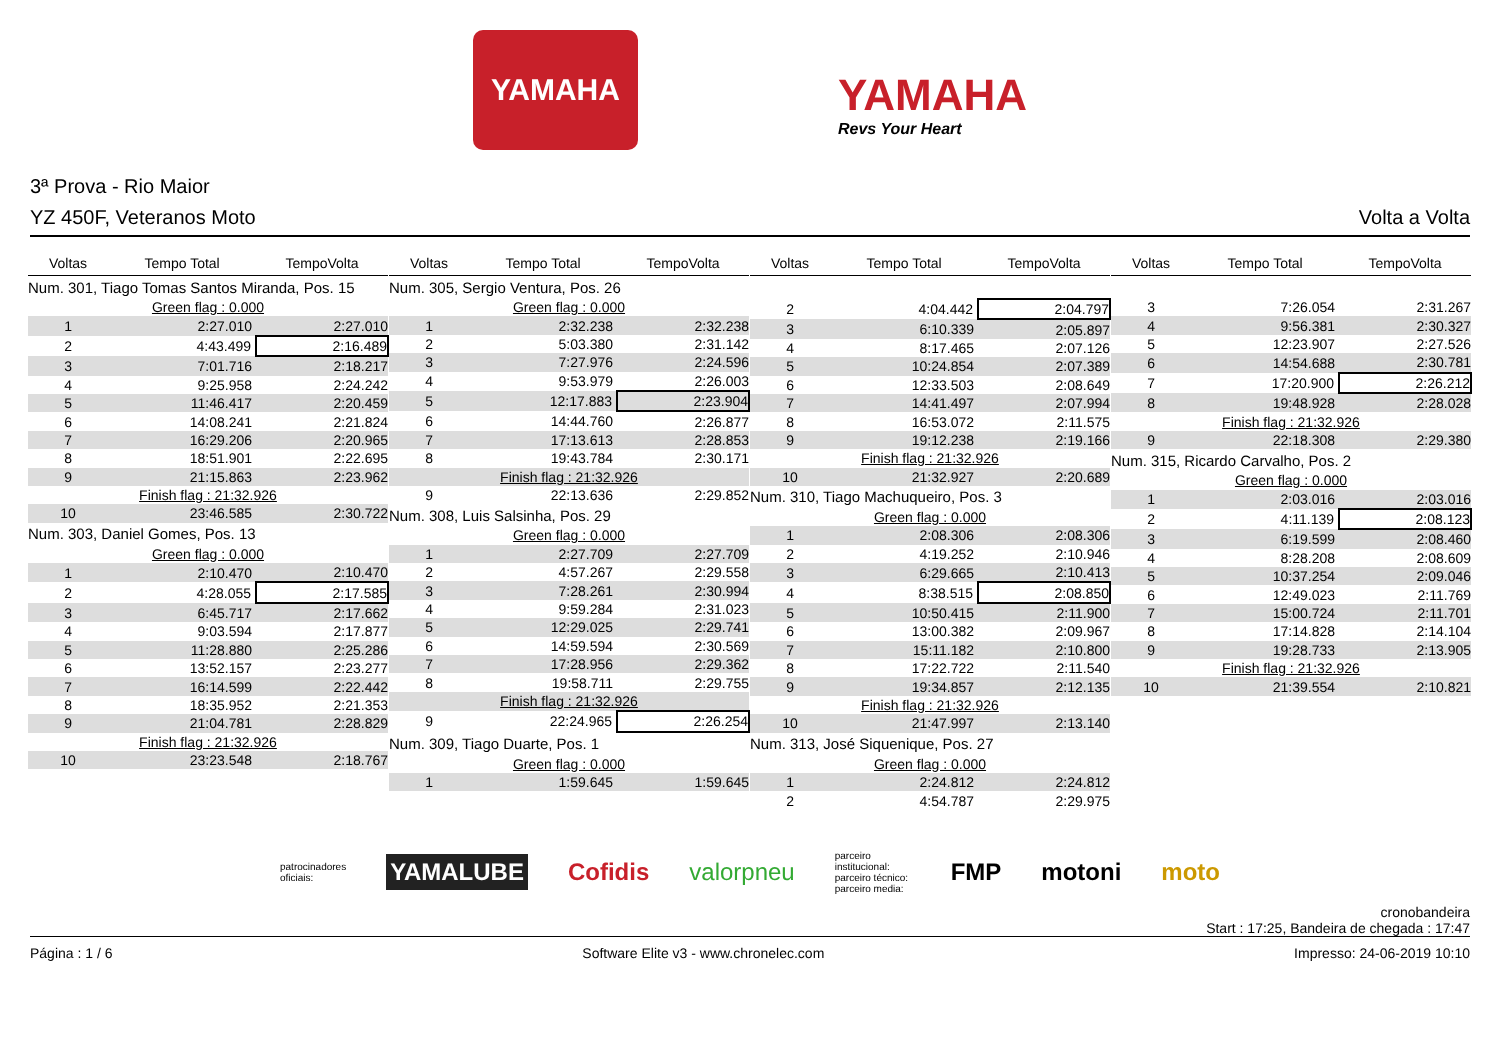YAMAHA
YAMAHA
Revs Your Heart
3ª Prova - Rio Maior
YZ 450F, Veteranos Moto Volta a Volta
| Voltas | Tempo Total | TempoVolta |
| --- | --- | --- |
| Num. 301, Tiago Tomas Santos Miranda, Pos. 15 | | |
| Green flag : 0.000 | | |
| 1 | 2:27.010 | 2:27.010 |
| 2 | 4:43.499 | 2:16.489 |
| 3 | 7:01.716 | 2:18.217 |
| 4 | 9:25.958 | 2:24.242 |
| 5 | 11:46.417 | 2:20.459 |
| 6 | 14:08.241 | 2:21.824 |
| 7 | 16:29.206 | 2:20.965 |
| 8 | 18:51.901 | 2:22.695 |
| 9 | 21:15.863 | 2:23.962 |
| Finish flag : 21:32.926 | | |
| 10 | 23:46.585 | 2:30.722 |
| Num. 303, Daniel Gomes, Pos. 13 | | |
| Green flag : 0.000 | | |
| 1 | 2:10.470 | 2:10.470 |
| 2 | 4:28.055 | 2:17.585 |
| 3 | 6:45.717 | 2:17.662 |
| 4 | 9:03.594 | 2:17.877 |
| 5 | 11:28.880 | 2:25.286 |
| 6 | 13:52.157 | 2:23.277 |
| 7 | 16:14.599 | 2:22.442 |
| 8 | 18:35.952 | 2:21.353 |
| 9 | 21:04.781 | 2:28.829 |
| Finish flag : 21:32.926 | | |
| 10 | 23:23.548 | 2:18.767 |
| Voltas | Tempo Total | TempoVolta |
| --- | --- | --- |
| Num. 305, Sergio Ventura, Pos. 26 | | |
| Green flag : 0.000 | | |
| 1 | 2:32.238 | 2:32.238 |
| 2 | 5:03.380 | 2:31.142 |
| 3 | 7:27.976 | 2:24.596 |
| 4 | 9:53.979 | 2:26.003 |
| 5 | 12:17.883 | 2:23.904 |
| 6 | 14:44.760 | 2:26.877 |
| 7 | 17:13.613 | 2:28.853 |
| 8 | 19:43.784 | 2:30.171 |
| Finish flag : 21:32.926 | | |
| 9 | 22:13.636 | 2:29.852 |
| Num. 308, Luis Salsinha, Pos. 29 | | |
| Green flag : 0.000 | | |
| 1 | 2:27.709 | 2:27.709 |
| 2 | 4:57.267 | 2:29.558 |
| 3 | 7:28.261 | 2:30.994 |
| 4 | 9:59.284 | 2:31.023 |
| 5 | 12:29.025 | 2:29.741 |
| 6 | 14:59.594 | 2:30.569 |
| 7 | 17:28.956 | 2:29.362 |
| 8 | 19:58.711 | 2:29.755 |
| Finish flag : 21:32.926 | | |
| 9 | 22:24.965 | 2:26.254 |
| Num. 309, Tiago Duarte, Pos. 1 | | |
| Green flag : 0.000 | | |
| 1 | 1:59.645 | 1:59.645 |
| Voltas | Tempo Total | TempoVolta |
| --- | --- | --- |
| 2 | 4:04.442 | 2:04.797 |
| 3 | 6:10.339 | 2:05.897 |
| 4 | 8:17.465 | 2:07.126 |
| 5 | 10:24.854 | 2:07.389 |
| 6 | 12:33.503 | 2:08.649 |
| 7 | 14:41.497 | 2:07.994 |
| 8 | 16:53.072 | 2:11.575 |
| 9 | 19:12.238 | 2:19.166 |
| Finish flag : 21:32.926 | | |
| 10 | 21:32.927 | 2:20.689 |
| Num. 310, Tiago Machuqueiro, Pos. 3 | | |
| Green flag : 0.000 | | |
| 1 | 2:08.306 | 2:08.306 |
| 2 | 4:19.252 | 2:10.946 |
| 3 | 6:29.665 | 2:10.413 |
| 4 | 8:38.515 | 2:08.850 |
| 5 | 10:50.415 | 2:11.900 |
| 6 | 13:00.382 | 2:09.967 |
| 7 | 15:11.182 | 2:10.800 |
| 8 | 17:22.722 | 2:11.540 |
| 9 | 19:34.857 | 2:12.135 |
| Finish flag : 21:32.926 | | |
| 10 | 21:47.997 | 2:13.140 |
| Num. 313, José Siquenique, Pos. 27 | | |
| Green flag : 0.000 | | |
| 1 | 2:24.812 | 2:24.812 |
| 2 | 4:54.787 | 2:29.975 |
| Voltas | Tempo Total | TempoVolta |
| --- | --- | --- |
| 3 | 7:26.054 | 2:31.267 |
| 4 | 9:56.381 | 2:30.327 |
| 5 | 12:23.907 | 2:27.526 |
| 6 | 14:54.688 | 2:30.781 |
| 7 | 17:20.900 | 2:26.212 |
| 8 | 19:48.928 | 2:28.028 |
| Finish flag : 21:32.926 | | |
| 9 | 22:18.308 | 2:29.380 |
| Num. 315, Ricardo Carvalho, Pos. 2 | | |
| Green flag : 0.000 | | |
| 1 | 2:03.016 | 2:03.016 |
| 2 | 4:11.139 | 2:08.123 |
| 3 | 6:19.599 | 2:08.460 |
| 4 | 8:28.208 | 2:08.609 |
| 5 | 10:37.254 | 2:09.046 |
| 6 | 12:49.023 | 2:11.769 |
| 7 | 15:00.724 | 2:11.701 |
| 8 | 17:14.828 | 2:14.104 |
| 9 | 19:28.733 | 2:13.905 |
| Finish flag : 21:32.926 | | |
| 10 | 21:39.554 | 2:10.821 |
patrocinadores oficiais: YAMALUBE Cofidis valorpneu parceiro institucional: parceiro técnico: parceiro media: FMP motoni moto
cronobandeira
Start : 17:25, Bandeira de chegada : 17:47
Página : 1 / 6 Software Elite v3 - www.chronelec.com Impresso: 24-06-2019 10:10